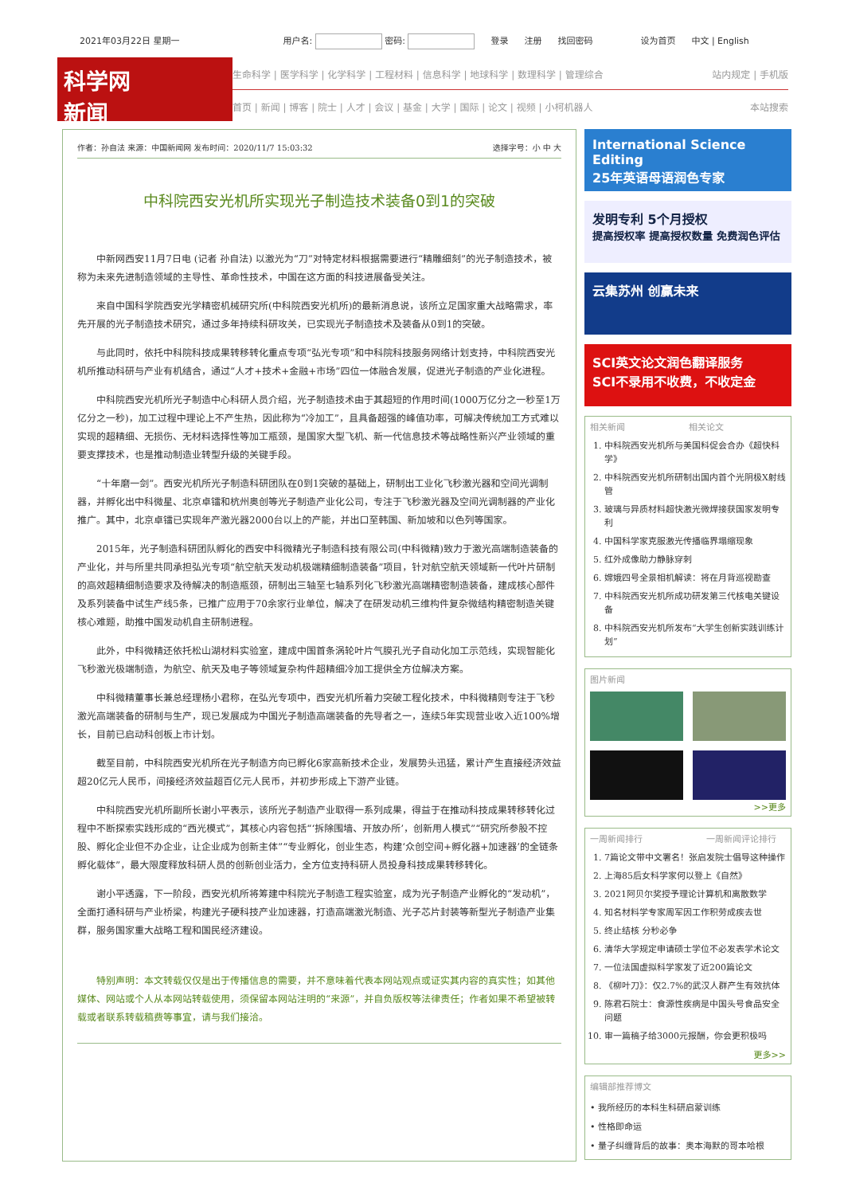2021年03月22日 星期一 用户名: 密码: 登录 注册 找回密码 设为首页 中文 | English
科学网
新闻
生命科学 | 医学科学 | 化学科学 | 工程材料 | 信息科学 | 地球科学 | 数理科学 | 管理综合 站内规定 | 手机版
首页 | 新闻 | 博客 | 院士 | 人才 | 会议 | 基金 | 大学 | 国际 | 论文 | 视频 | 小柯机器人 本站搜索
作者：孙自法 来源：中国新闻网 发布时间：2020/11/7 15:03:32 选择字号：小 中 大
中科院西安光机所实现光子制造技术装备0到1的突破
中新网西安11月7日电 (记者 孙自法) 以激光为“刀”对特定材料根据需要进行“精雕细刻”的光子制造技术，被称为未来先进制造领域的主导性、革命性技术，中国在这方面的科技进展备受关注。
来自中国科学院西安光学精密机械研究所(中科院西安光机所)的最新消息说，该所立足国家重大战略需求，率先开展的光子制造技术研究，通过多年持续科研攻关，已实现光子制造技术及装备从0到1的突破。
与此同时，依托中科院科技成果转移转化重点专项“弘光专项”和中科院科技服务网络计划支持，中科院西安光机所推动科研与产业有机结合，通过“人才+技术+金融+市场”四位一体融合发展，促进光子制造的产业化进程。
中科院西安光机所光子制造中心科研人员介绍，光子制造技术由于其超短的作用时间(1000万亿分之一秒至1万亿分之一秒)，加工过程中理论上不产生热，因此称为“冷加工”，且具备超强的峰值功率，可解决传统加工方式难以实现的超精细、无损伤、无材料选择性等加工瓶颈，是国家大型飞机、新一代信息技术等战略性新兴产业领域的重要支撑技术，也是推动制造业转型升级的关键手段。
“十年磨一剑”。西安光机所光子制造科研团队在0到1突破的基础上，研制出工业化飞秒激光器和空间光调制器，并孵化出中科微星、北京卓镭和杭州奥创等光子制造产业化公司，专注于飞秒激光器及空间光调制器的产业化推广。其中，北京卓镭已实现年产激光器2000台以上的产能，并出口至韩国、新加坡和以色列等国家。
2015年，光子制造科研团队孵化的西安中科微精光子制造科技有限公司(中科微精)致力于激光高端制造装备的产业化，并与所里共同承担弘光专项“航空航天发动机极端精细制造装备”项目，针对航空航天领域新一代叶片研制的高效超精细制造要求及待解决的制造瓶颈，研制出三轴至七轴系列化飞秒激光高端精密制造装备，建成核心部件及系列装备中试生产线5条，已推广应用于70余家行业单位，解决了在研发动机三维构件复杂微结构精密制造关键核心难题，助推中国发动机自主研制进程。
此外，中科微精还依托松山湖材料实验室，建成中国首条涡轮叶片气膜孔光子自动化加工示范线，实现智能化飞秒激光极端制造，为航空、航天及电子等领域复杂构件超精细冷加工提供全方位解决方案。
中科微精董事长兼总经理杨小君称，在弘光专项中，西安光机所着力突破工程化技术，中科微精则专注于飞秒激光高端装备的研制与生产，现已发展成为中国光子制造高端装备的先导者之一，连续5年实现营业收入近100%增长，目前已启动科创板上市计划。
截至目前，中科院西安光机所在光子制造方向已孵化6家高新技术企业，发展势头迅猛，累计产生直接经济效益超20亿元人民币，间接经济效益超百亿元人民币，并初步形成上下游产业链。
中科院西安光机所副所长谢小平表示，该所光子制造产业取得一系列成果，得益于在推动科技成果转移转化过程中不断探索实践形成的“西光模式”，其核心内容包括“‘拆除围墙、开放办所’，创新用人模式”“研究所参股不控股、孵化企业但不办企业，让企业成为创新主体”“专业孵化，创业生态，构建‘众创空间+孵化器+加速器’的全链条孵化载体”，最大限度释放科研人员的创新创业活力，全方位支持科研人员投身科技成果转移转化。
谢小平透露，下一阶段，西安光机所将筹建中科院光子制造工程实验室，成为光子制造产业孵化的“发动机”，全面打通科研与产业桥梁，构建光子硬科技产业加速器，打造高端激光制造、光子芯片封装等新型光子制造产业集群，服务国家重大战略工程和国民经济建设。
特别声明：本文转载仅仅是出于传播信息的需要，并不意味着代表本网站观点或证实其内容的真实性；如其他媒体、网站或个人从本网站转载使用，须保留本网站注明的“来源”，并自负版权等法律责任；作者如果不希望被转载或者联系转载稿费等事宜，请与我们接洽。
International Science Editing
25年英语母语润色专家
发明专利 5个月授权
提高授权率 提高授权数量 免费润色评估
云集苏州 创赢未来
SCI英文论文润色翻译服务
SCI不录用不收费，不收定金
相关新闻 相关论文
1. 中科院西安光机所与美国科促会合办《超快科学》
2. 中科院西安光机所研制出国内首个光阴极X射线管
3. 玻璃与异质材料超快激光微焊接获国家发明专利
4. 中国科学家克服激光传播临界塌缩现象
5. 红外成像助力静脉穿刺
6. 嫦娥四号全景相机解读：将在月背巡视勘查
7. 中科院西安光机所成功研发第三代核电关键设备
8. 中科院西安光机所发布“大学生创新实践训练计划”
图片新闻
>>更多
一周新闻排行 一周新闻评论排行
1. 7篇论文带中文署名！张启发院士倡导这种操作
2. 上海85后女科学家何以登上《自然》
3. 2021阿贝尔奖授予理论计算机和离散数学
4. 知名材料学专家周军因工作积劳成疾去世
5. 终止结核 分秒必争
6. 清华大学规定申请硕士学位不必发表学术论文
7. 一位法国虚拟科学家发了近200篇论文
8. 《柳叶刀》：仅2.7%的武汉人群产生有效抗体
9. 陈君石院士：食源性疾病是中国头号食品安全问题
10. 审一篇稿子给3000元报酬，你会更积极吗
更多>>
编辑部推荐博文
• 我所经历的本科生科研启蒙训练
• 性格即命运
• 量子纠缠背后的故事：奥本海默的哥本哈根